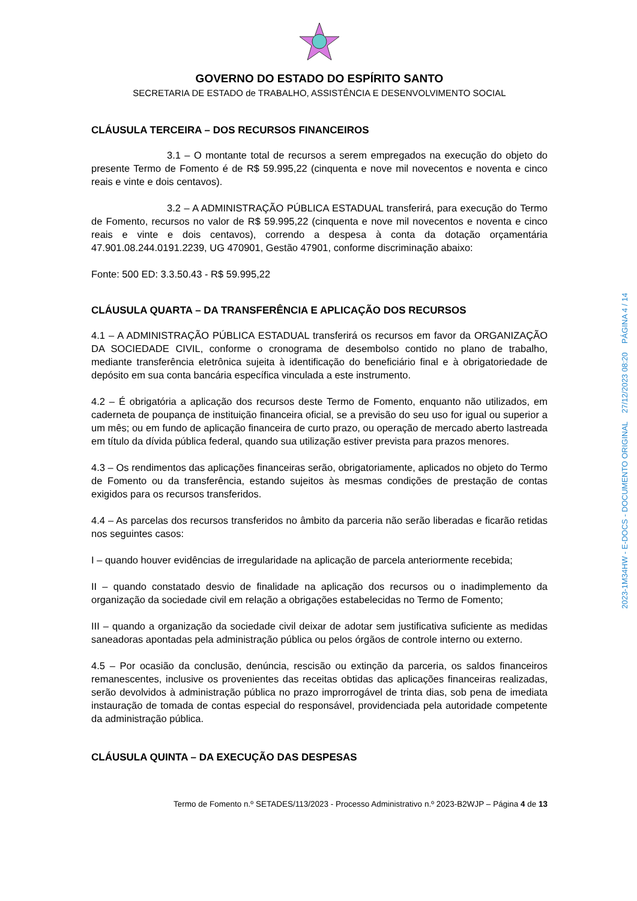GOVERNO DO ESTADO DO ESPÍRITO SANTO
SECRETARIA DE ESTADO de TRABALHO, ASSISTÊNCIA E DESENVOLVIMENTO SOCIAL
CLÁUSULA TERCEIRA – DOS RECURSOS FINANCEIROS
3.1 – O montante total de recursos a serem empregados na execução do objeto do presente Termo de Fomento é de R$ 59.995,22 (cinquenta e nove mil novecentos e noventa e cinco reais e vinte e dois centavos).
3.2 – A ADMINISTRAÇÃO PÚBLICA ESTADUAL transferirá, para execução do Termo de Fomento, recursos no valor de R$ 59.995,22 (cinquenta e nove mil novecentos e noventa e cinco reais e vinte e dois centavos), correndo a despesa à conta da dotação orçamentária 47.901.08.244.0191.2239, UG 470901, Gestão 47901, conforme discriminação abaixo:
Fonte: 500 ED: 3.3.50.43 - R$ 59.995,22
CLÁUSULA QUARTA – DA TRANSFERÊNCIA E APLICAÇÃO DOS RECURSOS
4.1 – A ADMINISTRAÇÃO PÚBLICA ESTADUAL transferirá os recursos em favor da ORGANIZAÇÃO DA SOCIEDADE CIVIL, conforme o cronograma de desembolso contido no plano de trabalho, mediante transferência eletrônica sujeita à identificação do beneficiário final e à obrigatoriedade de depósito em sua conta bancária específica vinculada a este instrumento.
4.2 – É obrigatória a aplicação dos recursos deste Termo de Fomento, enquanto não utilizados, em caderneta de poupança de instituição financeira oficial, se a previsão do seu uso for igual ou superior a um mês; ou em fundo de aplicação financeira de curto prazo, ou operação de mercado aberto lastreada em título da dívida pública federal, quando sua utilização estiver prevista para prazos menores.
4.3 – Os rendimentos das aplicações financeiras serão, obrigatoriamente, aplicados no objeto do Termo de Fomento ou da transferência, estando sujeitos às mesmas condições de prestação de contas exigidos para os recursos transferidos.
4.4 – As parcelas dos recursos transferidos no âmbito da parceria não serão liberadas e ficarão retidas nos seguintes casos:
I – quando houver evidências de irregularidade na aplicação de parcela anteriormente recebida;
II – quando constatado desvio de finalidade na aplicação dos recursos ou o inadimplemento da organização da sociedade civil em relação a obrigações estabelecidas no Termo de Fomento;
III – quando a organização da sociedade civil deixar de adotar sem justificativa suficiente as medidas saneadoras apontadas pela administração pública ou pelos órgãos de controle interno ou externo.
4.5 – Por ocasião da conclusão, denúncia, rescisão ou extinção da parceria, os saldos financeiros remanescentes, inclusive os provenientes das receitas obtidas das aplicações financeiras realizadas, serão devolvidos à administração pública no prazo improrrogável de trinta dias, sob pena de imediata instauração de tomada de contas especial do responsável, providenciada pela autoridade competente da administração pública.
CLÁUSULA QUINTA – DA EXECUÇÃO DAS DESPESAS
Termo de Fomento n.º SETADES/113/2023 - Processo Administrativo n.º 2023-B2WJP – Página 4 de 13
2023-1M34HW - E-DOCS - DOCUMENTO ORIGINAL 27/12/2023 08:20 PÁGINA 4 / 14